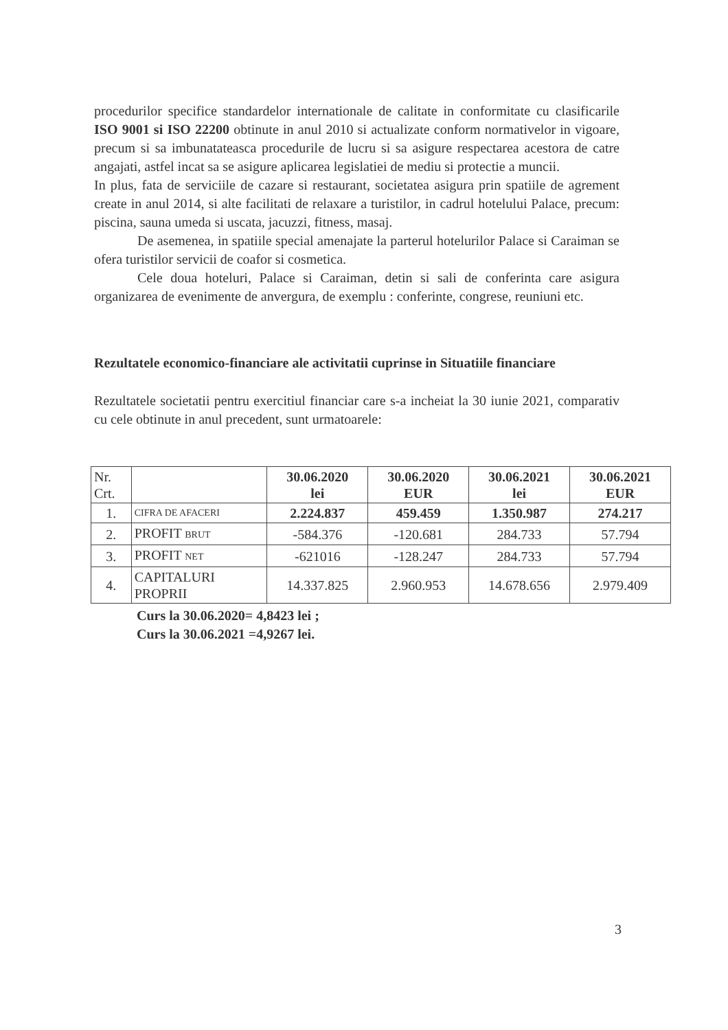procedurilor specifice standardelor internationale de calitate in conformitate cu clasificarile ISO 9001 si ISO 22200 obtinute in anul 2010 si actualizate conform normativelor in vigoare, precum si sa imbunatateasca procedurile de lucru si sa asigure respectarea acestora de catre angajati, astfel incat sa se asigure aplicarea legislatiei de mediu si protectie a muncii.
In plus, fata de serviciile de cazare si restaurant, societatea asigura prin spatiile de agrement create in anul 2014, si alte facilitati de relaxare a turistilor, in cadrul hotelului Palace, precum: piscina, sauna umeda si uscata, jacuzzi, fitness, masaj.
De asemenea, in spatiile special amenajate la parterul hotelurilor Palace si Caraiman se ofera turistilor servicii de coafor si cosmetica.
Cele doua hoteluri, Palace si Caraiman, detin si sali de conferinta care asigura organizarea de evenimente de anvergura, de exemplu : conferinte, congrese, reuniuni etc.
Rezultatele economico-financiare ale activitatii cuprinse in Situatiile financiare
Rezultatele societatii pentru exercitiul financiar care s-a incheiat la 30 iunie 2021, comparativ cu cele obtinute in anul precedent, sunt urmatoarele:
| Nr. Crt. | | 30.06.2020 lei | 30.06.2020 EUR | 30.06.2021 lei | 30.06.2021 EUR |
| 1. | CIFRA DE AFACERI | 2.224.837 | 459.459 | 1.350.987 | 274.217 |
| 2. | PROFIT BRUT | -584.376 | -120.681 | 284.733 | 57.794 |
| 3. | PROFIT NET | -621016 | -128.247 | 284.733 | 57.794 |
| 4. | CAPITALURI PROPRII | 14.337.825 | 2.960.953 | 14.678.656 | 2.979.409 |
Curs la 30.06.2020= 4,8423 lei ;
Curs la 30.06.2021 =4,9267 lei.
3